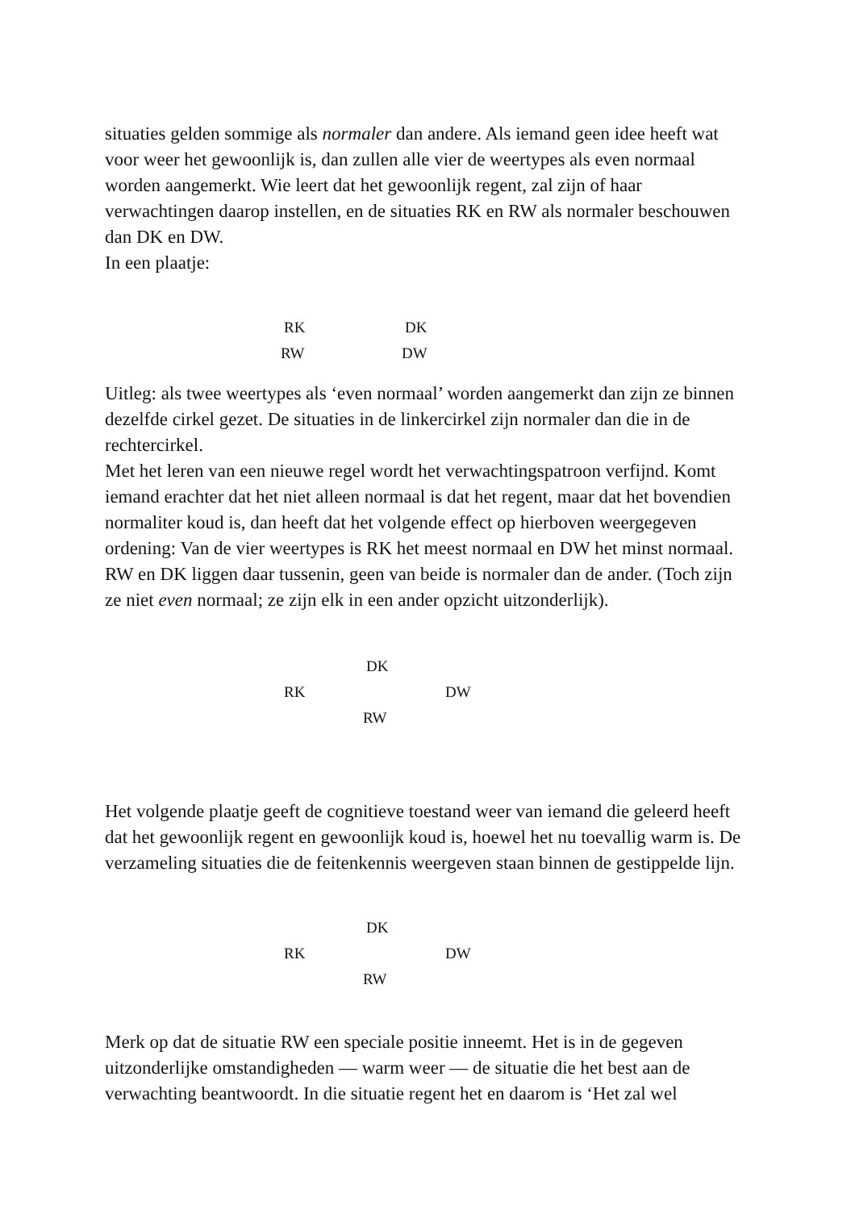situaties gelden sommige als normaler dan andere. Als iemand geen idee heeft wat voor weer het gewoonlijk is, dan zullen alle vier de weertypes als even normaal worden aangemerkt. Wie leert dat het gewoonlijk regent, zal zijn of haar verwachtingen daarop instellen, en de situaties RK en RW als normaler beschouwen dan DK en DW.
In een plaatje:
RK DK
RW DW
Uitleg: als twee weertypes als ‘even normaal’ worden aangemerkt dan zijn ze binnen dezelfde cirkel gezet. De situaties in de linkercirkel zijn normaler dan die in de rechtercirkel.
Met het leren van een nieuwe regel wordt het verwachtingspatroon verfijnd. Komt iemand erachter dat het niet alleen normaal is dat het regent, maar dat het bovendien normaliter koud is, dan heeft dat het volgende effect op hierboven weergegeven ordening: Van de vier weertypes is RK het meest normaal en DW het minst normaal. RW en DK liggen daar tussenin, geen van beide is normaler dan de ander. (Toch zijn ze niet even normaal; ze zijn elk in een ander opzicht uitzonderlijk).
DK
RK DW
RW
Het volgende plaatje geeft de cognitieve toestand weer van iemand die geleerd heeft dat het gewoonlijk regent en gewoonlijk koud is, hoewel het nu toevallig warm is. De verzameling situaties die de feitenkennis weergeven staan binnen de gestippelde lijn.
DK
RK DW
RW
Merk op dat de situatie RW een speciale positie inneemt. Het is in de gegeven uitzonderlijke omstandigheden — warm weer — de situatie die het best aan de verwachting beantwoordt. In die situatie regent het en daarom is ‘Het zal wel